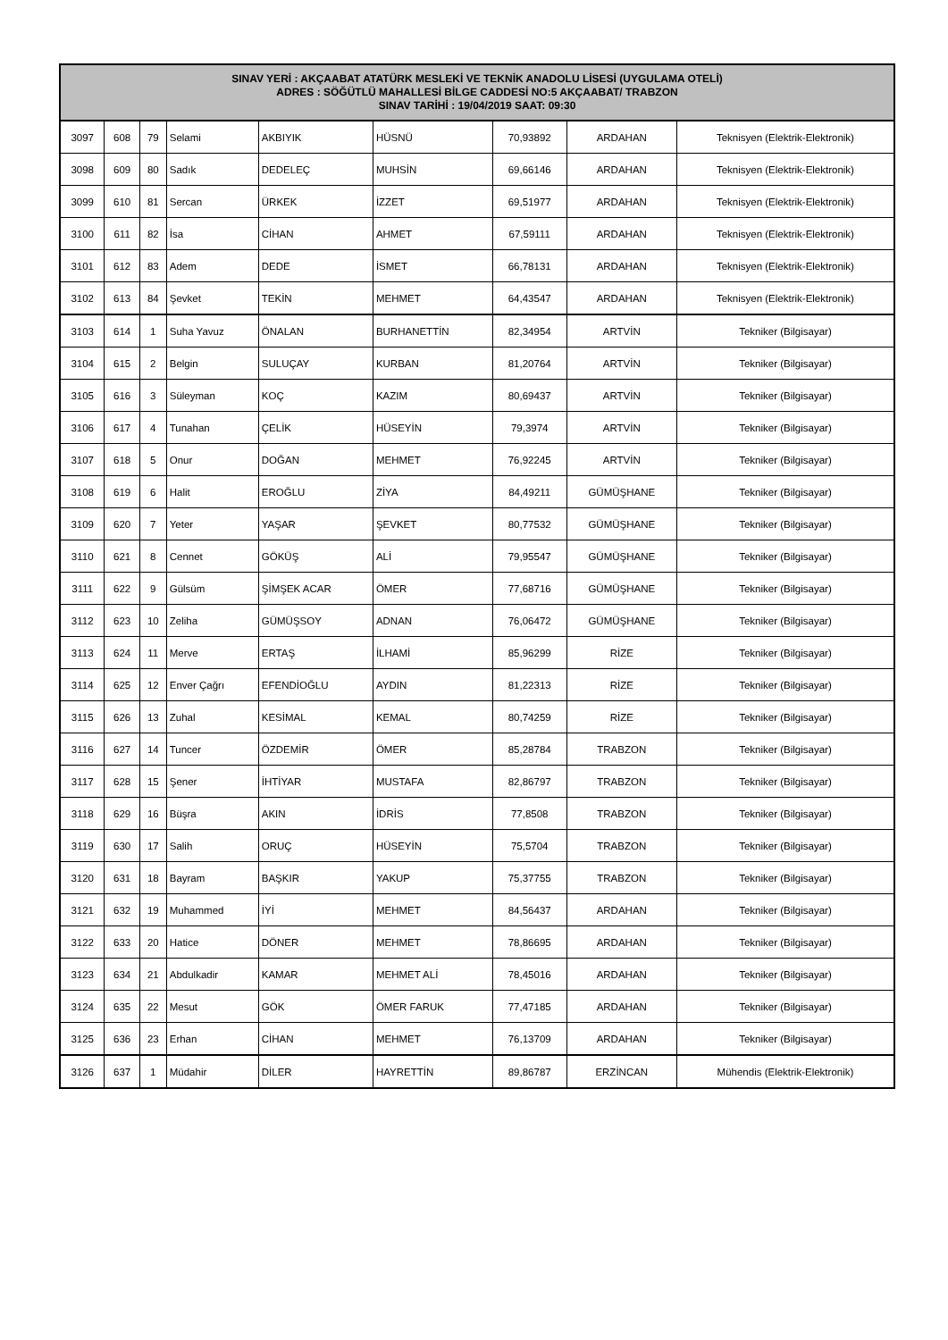| SINAV YERİ : AKÇAABAT ATATÜRK MESLEKİ VE TEKNİK ANADOLU LİSESİ (UYGULAMA OTELİ) ADRES : SÖĞÜTLÜ MAHALLESİ BİLGE CADDESİ NO:5 AKÇAABAT/ TRABZON SINAV TARİHİ : 19/04/2019 SAAT: 09:30 | | | | | | | | |
| --- | --- | --- | --- | --- | --- | --- | --- | --- |
| 3097 | 608 | 79 | Selami | AKBIYIK | HÜSNÜ | 70,93892 | ARDAHAN | Teknisyen (Elektrik-Elektronik) |
| 3098 | 609 | 80 | Sadık | DEDELEÇ | MUHSİN | 69,66146 | ARDAHAN | Teknisyen (Elektrik-Elektronik) |
| 3099 | 610 | 81 | Sercan | ÜRKEK | İZZET | 69,51977 | ARDAHAN | Teknisyen (Elektrik-Elektronik) |
| 3100 | 611 | 82 | İsa | CİHAN | AHMET | 67,59111 | ARDAHAN | Teknisyen (Elektrik-Elektronik) |
| 3101 | 612 | 83 | Adem | DEDE | İSMET | 66,78131 | ARDAHAN | Teknisyen (Elektrik-Elektronik) |
| 3102 | 613 | 84 | Şevket | TEKİN | MEHMET | 64,43547 | ARDAHAN | Teknisyen (Elektrik-Elektronik) |
| 3103 | 614 | 1 | Suha Yavuz | ÖNALAN | BURHANETTİN | 82,34954 | ARTVİN | Tekniker (Bilgisayar) |
| 3104 | 615 | 2 | Belgin | SULUÇAY | KURBAN | 81,20764 | ARTVİN | Tekniker (Bilgisayar) |
| 3105 | 616 | 3 | Süleyman | KOÇ | KAZIM | 80,69437 | ARTVİN | Tekniker (Bilgisayar) |
| 3106 | 617 | 4 | Tunahan | ÇELİK | HÜSEYİN | 79,3974 | ARTVİN | Tekniker (Bilgisayar) |
| 3107 | 618 | 5 | Onur | DOĞAN | MEHMET | 76,92245 | ARTVİN | Tekniker (Bilgisayar) |
| 3108 | 619 | 6 | Halit | EROĞLU | ZİYA | 84,49211 | GÜMÜŞHANE | Tekniker (Bilgisayar) |
| 3109 | 620 | 7 | Yeter | YAŞAR | ŞEVKET | 80,77532 | GÜMÜŞHANE | Tekniker (Bilgisayar) |
| 3110 | 621 | 8 | Cennet | GÖKÜŞ | ALİ | 79,95547 | GÜMÜŞHANE | Tekniker (Bilgisayar) |
| 3111 | 622 | 9 | Gülsüm | ŞİMŞEK ACAR | ÖMER | 77,68716 | GÜMÜŞHANE | Tekniker (Bilgisayar) |
| 3112 | 623 | 10 | Zeliha | GÜMÜŞSOY | ADNAN | 76,06472 | GÜMÜŞHANE | Tekniker (Bilgisayar) |
| 3113 | 624 | 11 | Merve | ERTAŞ | İLHAMİ | 85,96299 | RİZE | Tekniker (Bilgisayar) |
| 3114 | 625 | 12 | Enver Çağrı | EFENDİOĞLU | AYDIN | 81,22313 | RİZE | Tekniker (Bilgisayar) |
| 3115 | 626 | 13 | Zuhal | KESİMAL | KEMAL | 80,74259 | RİZE | Tekniker (Bilgisayar) |
| 3116 | 627 | 14 | Tuncer | ÖZDEMİR | ÖMER | 85,28784 | TRABZON | Tekniker (Bilgisayar) |
| 3117 | 628 | 15 | Şener | İHTİYAR | MUSTAFA | 82,86797 | TRABZON | Tekniker (Bilgisayar) |
| 3118 | 629 | 16 | Büşra | AKIN | İDRİS | 77,8508 | TRABZON | Tekniker (Bilgisayar) |
| 3119 | 630 | 17 | Salih | ORUÇ | HÜSEYİN | 75,5704 | TRABZON | Tekniker (Bilgisayar) |
| 3120 | 631 | 18 | Bayram | BAŞKIR | YAKUP | 75,37755 | TRABZON | Tekniker (Bilgisayar) |
| 3121 | 632 | 19 | Muhammed | İYİ | MEHMET | 84,56437 | ARDAHAN | Tekniker (Bilgisayar) |
| 3122 | 633 | 20 | Hatice | DÖNER | MEHMET | 78,86695 | ARDAHAN | Tekniker (Bilgisayar) |
| 3123 | 634 | 21 | Abdulkadir | KAMAR | MEHMET ALİ | 78,45016 | ARDAHAN | Tekniker (Bilgisayar) |
| 3124 | 635 | 22 | Mesut | GÖK | ÖMER FARUK | 77,47185 | ARDAHAN | Tekniker (Bilgisayar) |
| 3125 | 636 | 23 | Erhan | CİHAN | MEHMET | 76,13709 | ARDAHAN | Tekniker (Bilgisayar) |
| 3126 | 637 | 1 | Müdahir | DİLER | HAYRETTİN | 89,86787 | ERZİNCAN | Mühendis (Elektrik-Elektronik) |